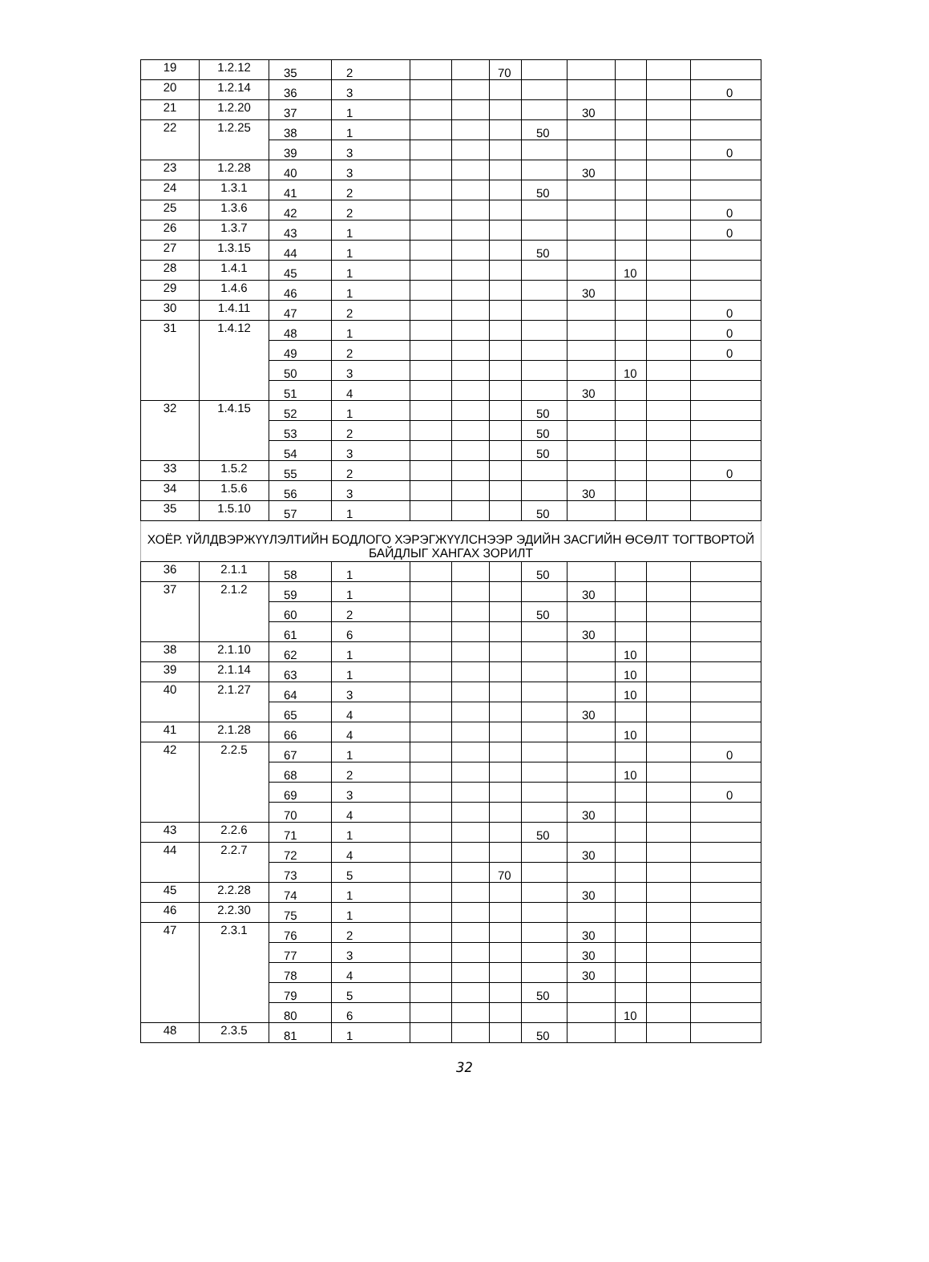| 19 | 1.2.12 | 35 | 2 | | | 70 | | | | | |
| 20 | 1.2.14 | 36 | 3 | | | | | | | | 0 |
| 21 | 1.2.20 | 37 | 1 | | | | | 30 | | | |
| 22 | 1.2.25 | 38 | 1 | | | | 50 | | | | |
| | | 39 | 3 | | | | | | | | 0 |
| 23 | 1.2.28 | 40 | 3 | | | | | 30 | | | |
| 24 | 1.3.1 | 41 | 2 | | | | 50 | | | | |
| 25 | 1.3.6 | 42 | 2 | | | | | | | | 0 |
| 26 | 1.3.7 | 43 | 1 | | | | | | | | 0 |
| 27 | 1.3.15 | 44 | 1 | | | | 50 | | | | |
| 28 | 1.4.1 | 45 | 1 | | | | | | 10 | | |
| 29 | 1.4.6 | 46 | 1 | | | | | 30 | | | |
| 30 | 1.4.11 | 47 | 2 | | | | | | | | 0 |
| 31 | 1.4.12 | 48 | 1 | | | | | | | | 0 |
| | | 49 | 2 | | | | | | | | 0 |
| | | 50 | 3 | | | | | | 10 | | |
| | | 51 | 4 | | | | | 30 | | | |
| 32 | 1.4.15 | 52 | 1 | | | | 50 | | | | |
| | | 53 | 2 | | | | 50 | | | | |
| | | 54 | 3 | | | | 50 | | | | |
| 33 | 1.5.2 | 55 | 2 | | | | | | | | 0 |
| 34 | 1.5.6 | 56 | 3 | | | | | 30 | | | |
| 35 | 1.5.10 | 57 | 1 | | | | 50 | | | | |
| ХОЁР. ҮЙЛДВЭРЖҮҮЛЭЛТИЙН БОДЛОГО ХЭРЭГЖҮҮЛСНЭЭР ЭДИЙН ЗАСГИЙН ӨСӨЛТ ТОГТВОРТОЙ БАЙДЛЫГ ХАНГАХ ЗОРИЛТ | | | | | | | | | | | |
| 36 | 2.1.1 | 58 | 1 | | | | 50 | | | | |
| 37 | 2.1.2 | 59 | 1 | | | | | 30 | | | |
| | | 60 | 2 | | | | 50 | | | | |
| | | 61 | 6 | | | | | 30 | | | |
| 38 | 2.1.10 | 62 | 1 | | | | | | 10 | | |
| 39 | 2.1.14 | 63 | 1 | | | | | | 10 | | |
| 40 | 2.1.27 | 64 | 3 | | | | | | 10 | | |
| | | 65 | 4 | | | | | 30 | | | |
| 41 | 2.1.28 | 66 | 4 | | | | | | 10 | | |
| 42 | 2.2.5 | 67 | 1 | | | | | | | | 0 |
| | | 68 | 2 | | | | | | 10 | | |
| | | 69 | 3 | | | | | | | | 0 |
| | | 70 | 4 | | | | | 30 | | | |
| 43 | 2.2.6 | 71 | 1 | | | | 50 | | | | |
| 44 | 2.2.7 | 72 | 4 | | | | | 30 | | | |
| | | 73 | 5 | | | 70 | | | | | |
| 45 | 2.2.28 | 74 | 1 | | | | | 30 | | | |
| 46 | 2.2.30 | 75 | 1 | | | | | | | | |
| 47 | 2.3.1 | 76 | 2 | | | | | 30 | | | |
| | | 77 | 3 | | | | | 30 | | | |
| | | 78 | 4 | | | | | 30 | | | |
| | | 79 | 5 | | | | 50 | | | | |
| | | 80 | 6 | | | | | | 10 | | |
| 48 | 2.3.5 | 81 | 1 | | | | 50 | | | | |
32